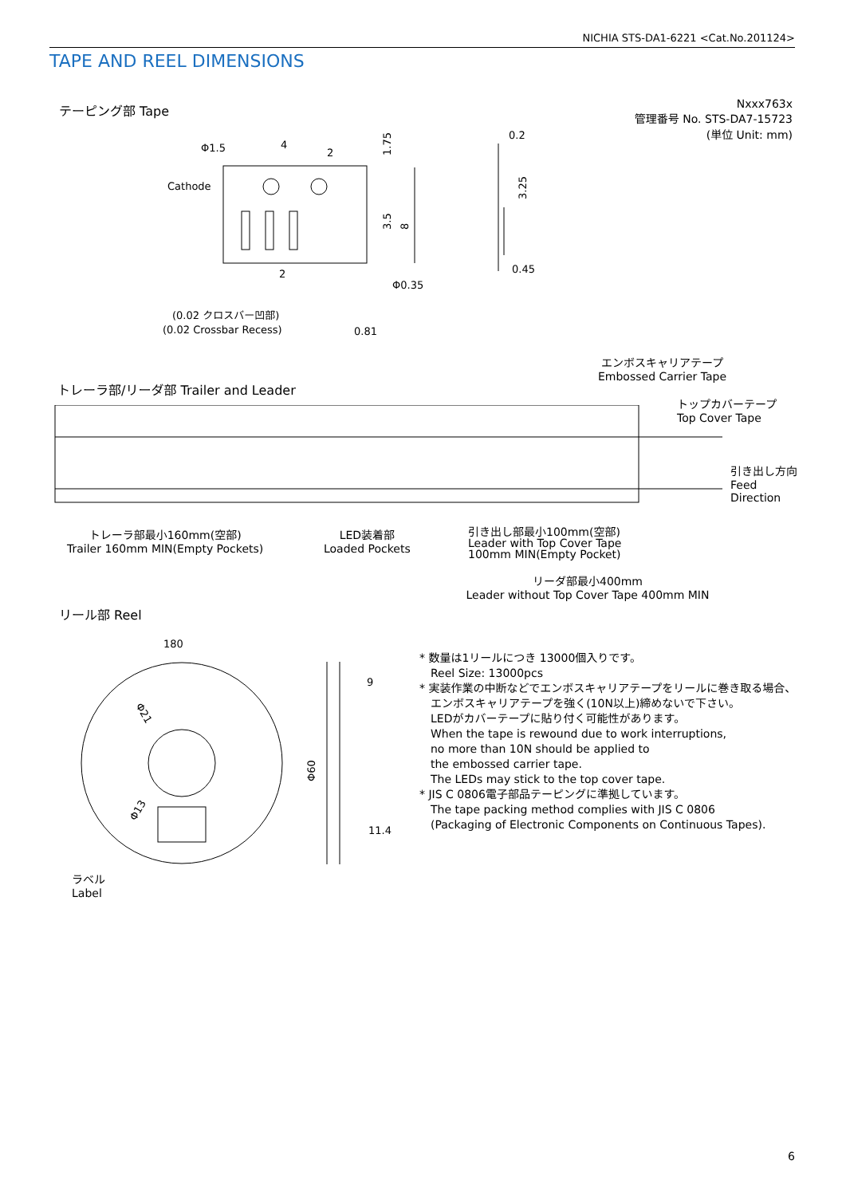NICHIA STS-DA1-6221 <Cat.No.201124>
TAPE AND REEL DIMENSIONS
テーピング部 Tape
Nxxx763x
管理番号 No. STS-DA7-15723
(単位 Unit: mm)
Φ1.5
4
2
Cathode
2
Φ0.35
0.2
0.45
(0.02 クロスバー凹部)
(0.02 Crossbar Recess)
0.81
1.75
3.5
8
3.25
エンボスキャリアテープ
Embossed Carrier Tape
トレーラ部/リーダ部 Trailer and Leader
トップカバーテープ
Top Cover Tape
引き出し方向
Feed
Direction
トレーラ部最小160mm(空部)
Trailer 160mm MIN(Empty Pockets)
LED装着部
Loaded Pockets
引き出し部最小100mm(空部)
Leader with Top Cover Tape
100mm MIN(Empty Pocket)
リーダ部最小400mm
Leader without Top Cover Tape 400mm MIN
リール部 Reel
180
9
11.4
Φ21
Φ13
Φ60
ラベル
Label
* 数量は1リールにつき 13000個入りです。
Reel Size: 13000pcs
* 実装作業の中断などでエンボスキャリアテープをリールに巻き取る場合、
エンボスキャリアテープを強く(10N以上)締めないで下さい。
LEDがカバーテープに貼り付く可能性があります。
When the tape is rewound due to work interruptions,
no more than 10N should be applied to
the embossed carrier tape.
The LEDs may stick to the top cover tape.
* JIS C 0806電子部品テーピングに準拠しています。
The tape packing method complies with JIS C 0806
(Packaging of Electronic Components on Continuous Tapes).
6